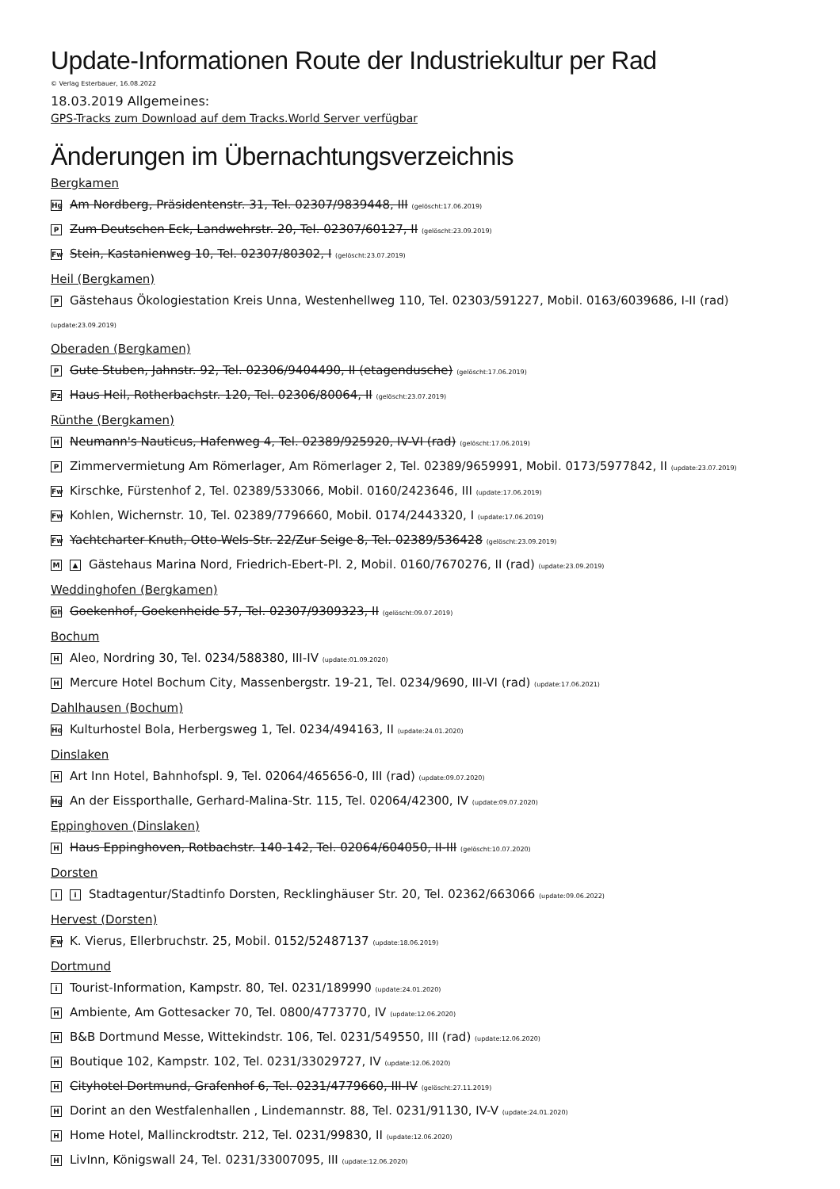Update-Informationen Route der Industriekultur per Rad
© Verlag Esterbauer, 16.08.2022
18.03.2019 Allgemeines:
GPS-Tracks zum Download auf dem Tracks.World Server verfügbar
Änderungen im Übernachtungsverzeichnis
Bergkamen
Hg Am Nordberg, Präsidentenstr. 31, Tel. 02307/9839448, III (gelöscht:17.06.2019)
P Zum Deutschen Eck, Landwehrstr. 20, Tel. 02307/60127, II (gelöscht:23.09.2019)
Fw Stein, Kastanienweg 10, Tel. 02307/80302, I (gelöscht:23.07.2019)
Heil (Bergkamen)
P Gästehaus Ökologiestation Kreis Unna, Westenhellweg 110, Tel. 02303/591227, Mobil. 0163/6039686, I-II (rad)
(update:23.09.2019)
Oberaden (Bergkamen)
P Gute Stuben, Jahnstr. 92, Tel. 02306/9404490, II (etagendusche) (gelöscht:17.06.2019)
Pz Haus Heil, Rotherbachstr. 120, Tel. 02306/80064, II (gelöscht:23.07.2019)
Rünthe (Bergkamen)
H Neumann's Nauticus, Hafenweg 4, Tel. 02389/925920, IV-VI (rad) (gelöscht:17.06.2019)
P Zimmervermietung Am Römerlager, Am Römerlager 2, Tel. 02389/9659991, Mobil. 0173/5977842, II (update:23.07.2019)
Fw Kirschke, Fürstenhof 2, Tel. 02389/533066, Mobil. 0160/2423646, III (update:17.06.2019)
Fw Kohlen, Wichernstr. 10, Tel. 02389/7796660, Mobil. 0174/2443320, I (update:17.06.2019)
Fw Yachtcharter Knuth, Otto-Wels-Str. 22/Zur Seige 8, Tel. 02389/536428 (gelöscht:23.09.2019)
M ▲ Gästehaus Marina Nord, Friedrich-Ebert-Pl. 2, Mobil. 0160/7670276, II (rad) (update:23.09.2019)
Weddinghofen (Bergkamen)
Gh Goekenhof, Goekenheide 57, Tel. 02307/9309323, II (gelöscht:09.07.2019)
Bochum
H Aleo, Nordring 30, Tel. 0234/588380, III-IV (update:01.09.2020)
H Mercure Hotel Bochum City, Massenbergstr. 19-21, Tel. 0234/9690, III-VI (rad) (update:17.06.2021)
Dahlhausen (Bochum)
Ho Kulturhostel Bola, Herbergsweg 1, Tel. 0234/494163, II (update:24.01.2020)
Dinslaken
H Art Inn Hotel, Bahnhofspl. 9, Tel. 02064/465656-0, III (rad) (update:09.07.2020)
Hg An der Eissporthalle, Gerhard-Malina-Str. 115, Tel. 02064/42300, IV (update:09.07.2020)
Eppinghoven (Dinslaken)
H Haus Eppinghoven, Rotbachstr. 140-142, Tel. 02064/604050, II-III (gelöscht:10.07.2020)
Dorsten
ii Stadtagentur/Stadtinfo Dorsten, Recklinghäuser Str. 20, Tel. 02362/663066 (update:09.06.2022)
Hervest (Dorsten)
Fw K. Vierus, Ellerbruchstr. 25, Mobil. 0152/52487137 (update:18.06.2019)
Dortmund
i Tourist-Information, Kampstr. 80, Tel. 0231/189990 (update:24.01.2020)
H Ambiente, Am Gottesacker 70, Tel. 0800/4773770, IV (update:12.06.2020)
H B&B Dortmund Messe, Wittekindstr. 106, Tel. 0231/549550, III (rad) (update:12.06.2020)
H Boutique 102, Kampstr. 102, Tel. 0231/33029727, IV (update:12.06.2020)
H Cityhotel Dortmund, Grafenhof 6, Tel. 0231/4779660, III-IV (gelöscht:27.11.2019)
H Dorint an den Westfalenhallen , Lindemannstr. 88, Tel. 0231/91130, IV-V (update:24.01.2020)
H Home Hotel, Mallinckrodtstr. 212, Tel. 0231/99830, II (update:12.06.2020)
H LivInn, Königswall 24, Tel. 0231/33007095, III (update:12.06.2020)